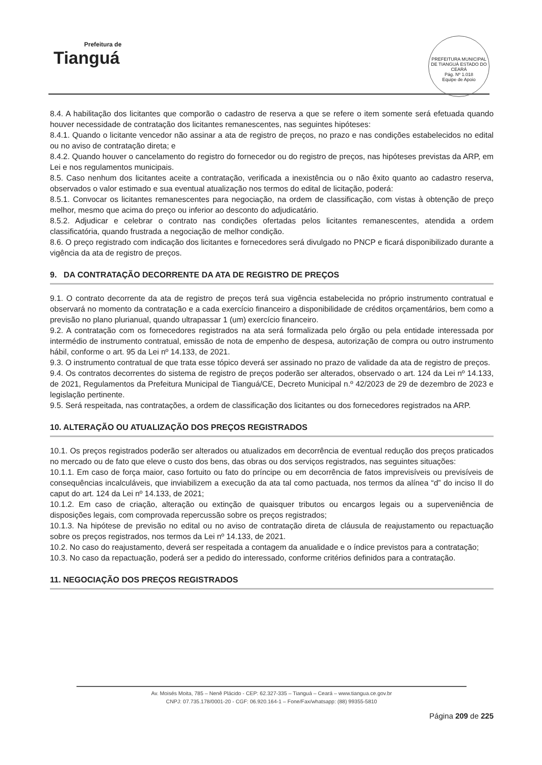Prefeitura de
Tianguá
PREFEITURA MUNICIPAL DE TIANGUÁ ESTADO DO CEARÁ
Pág. Nº 1.018
Equipe de Apoio
8.4. A habilitação dos licitantes que comporão o cadastro de reserva a que se refere o item somente será efetuada quando houver necessidade de contratação dos licitantes remanescentes, nas seguintes hipóteses:
8.4.1. Quando o licitante vencedor não assinar a ata de registro de preços, no prazo e nas condições estabelecidos no edital ou no aviso de contratação direta; e
8.4.2. Quando houver o cancelamento do registro do fornecedor ou do registro de preços, nas hipóteses previstas da ARP, em Lei e nos regulamentos municipais.
8.5. Caso nenhum dos licitantes aceite a contratação, verificada a inexistência ou o não êxito quanto ao cadastro reserva, observados o valor estimado e sua eventual atualização nos termos do edital de licitação, poderá:
8.5.1. Convocar os licitantes remanescentes para negociação, na ordem de classificação, com vistas à obtenção de preço melhor, mesmo que acima do preço ou inferior ao desconto do adjudicatário.
8.5.2. Adjudicar e celebrar o contrato nas condições ofertadas pelos licitantes remanescentes, atendida a ordem classificatória, quando frustrada a negociação de melhor condição.
8.6. O preço registrado com indicação dos licitantes e fornecedores será divulgado no PNCP e ficará disponibilizado durante a vigência da ata de registro de preços.
9. DA CONTRATAÇÃO DECORRENTE DA ATA DE REGISTRO DE PREÇOS
9.1. O contrato decorrente da ata de registro de preços terá sua vigência estabelecida no próprio instrumento contratual e observará no momento da contratação e a cada exercício financeiro a disponibilidade de créditos orçamentários, bem como a previsão no plano plurianual, quando ultrapassar 1 (um) exercício financeiro.
9.2. A contratação com os fornecedores registrados na ata será formalizada pelo órgão ou pela entidade interessada por intermédio de instrumento contratual, emissão de nota de empenho de despesa, autorização de compra ou outro instrumento hábil, conforme o art. 95 da Lei nº 14.133, de 2021.
9.3. O instrumento contratual de que trata esse tópico deverá ser assinado no prazo de validade da ata de registro de preços.
9.4. Os contratos decorrentes do sistema de registro de preços poderão ser alterados, observado o art. 124 da Lei nº 14.133, de 2021, Regulamentos da Prefeitura Municipal de Tianguá/CE, Decreto Municipal n.º 42/2023 de 29 de dezembro de 2023 e legislação pertinente.
9.5. Será respeitada, nas contratações, a ordem de classificação dos licitantes ou dos fornecedores registrados na ARP.
10. ALTERAÇÃO OU ATUALIZAÇÃO DOS PREÇOS REGISTRADOS
10.1. Os preços registrados poderão ser alterados ou atualizados em decorrência de eventual redução dos preços praticados no mercado ou de fato que eleve o custo dos bens, das obras ou dos serviços registrados, nas seguintes situações:
10.1.1. Em caso de força maior, caso fortuito ou fato do príncipe ou em decorrência de fatos imprevisíveis ou previsíveis de consequências incalculáveis, que inviabilizem a execução da ata tal como pactuada, nos termos da alínea “d” do inciso II do caput do art. 124 da Lei nº 14.133, de 2021;
10.1.2. Em caso de criação, alteração ou extinção de quaisquer tributos ou encargos legais ou a superveniência de disposições legais, com comprovada repercussão sobre os preços registrados;
10.1.3. Na hipótese de previsão no edital ou no aviso de contratação direta de cláusula de reajustamento ou repactuação sobre os preços registrados, nos termos da Lei nº 14.133, de 2021.
10.2. No caso do reajustamento, deverá ser respeitada a contagem da anualidade e o índice previstos para a contratação;
10.3. No caso da repactuação, poderá ser a pedido do interessado, conforme critérios definidos para a contratação.
11. NEGOCIAÇÃO DOS PREÇOS REGISTRADOS
Av. Moisés Moita, 785 – Nenê Plácido - CEP: 62.327-335 – Tianguá – Ceará – www.tiangua.ce.gov.br
CNPJ: 07.735.178/0001-20 - CGF: 06.920.164-1 – Fone/Fax/whatsapp: (88) 99355-5810
Página 209 de 225